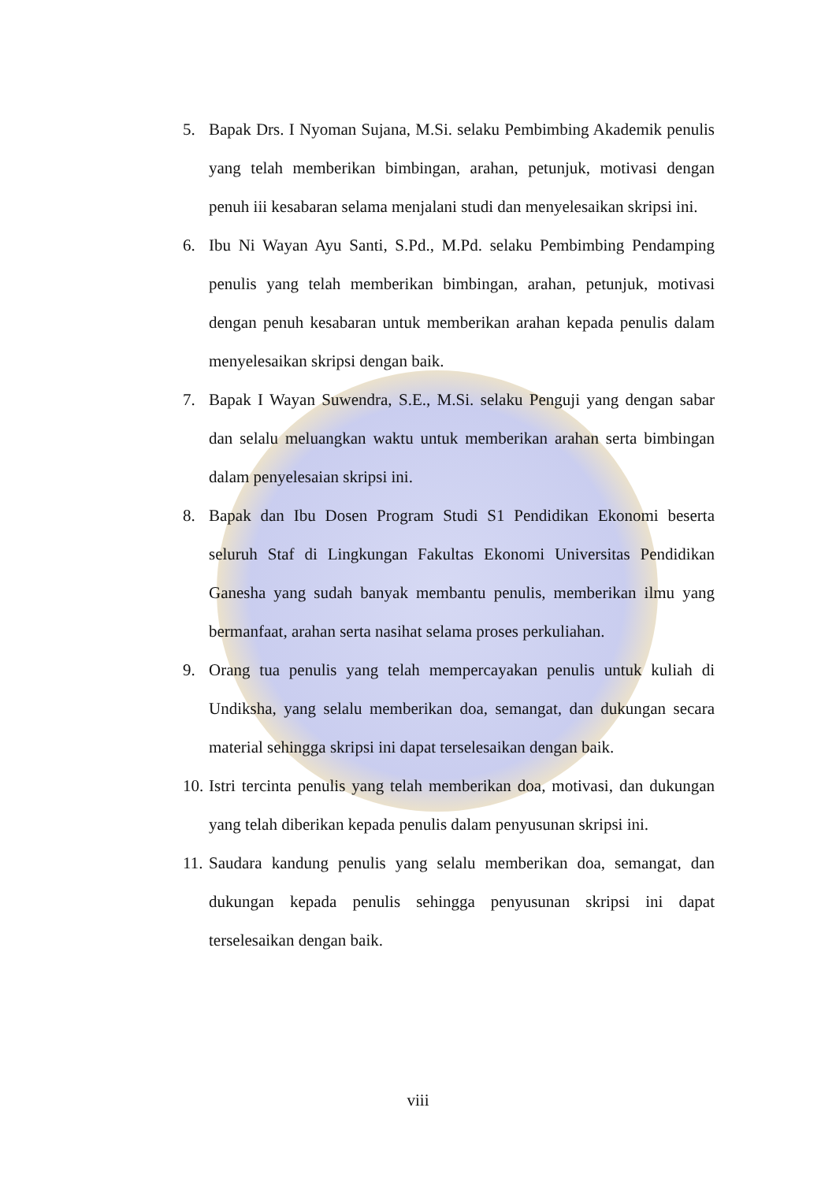5. Bapak Drs. I Nyoman Sujana, M.Si. selaku Pembimbing Akademik penulis yang telah memberikan bimbingan, arahan, petunjuk, motivasi dengan penuh iii kesabaran selama menjalani studi dan menyelesaikan skripsi ini.
6. Ibu Ni Wayan Ayu Santi, S.Pd., M.Pd. selaku Pembimbing Pendamping penulis yang telah memberikan bimbingan, arahan, petunjuk, motivasi dengan penuh kesabaran untuk memberikan arahan kepada penulis dalam menyelesaikan skripsi dengan baik.
7. Bapak I Wayan Suwendra, S.E., M.Si. selaku Penguji yang dengan sabar dan selalu meluangkan waktu untuk memberikan arahan serta bimbingan dalam penyelesaian skripsi ini.
8. Bapak dan Ibu Dosen Program Studi S1 Pendidikan Ekonomi beserta seluruh Staf di Lingkungan Fakultas Ekonomi Universitas Pendidikan Ganesha yang sudah banyak membantu penulis, memberikan ilmu yang bermanfaat, arahan serta nasihat selama proses perkuliahan.
9. Orang tua penulis yang telah mempercayakan penulis untuk kuliah di Undiksha, yang selalu memberikan doa, semangat, dan dukungan secara material sehingga skripsi ini dapat terselesaikan dengan baik.
10. Istri tercinta penulis yang telah memberikan doa, motivasi, dan dukungan yang telah diberikan kepada penulis dalam penyusunan skripsi ini.
11. Saudara kandung penulis yang selalu memberikan doa, semangat, dan dukungan kepada penulis sehingga penyusunan skripsi ini dapat terselesaikan dengan baik.
viii